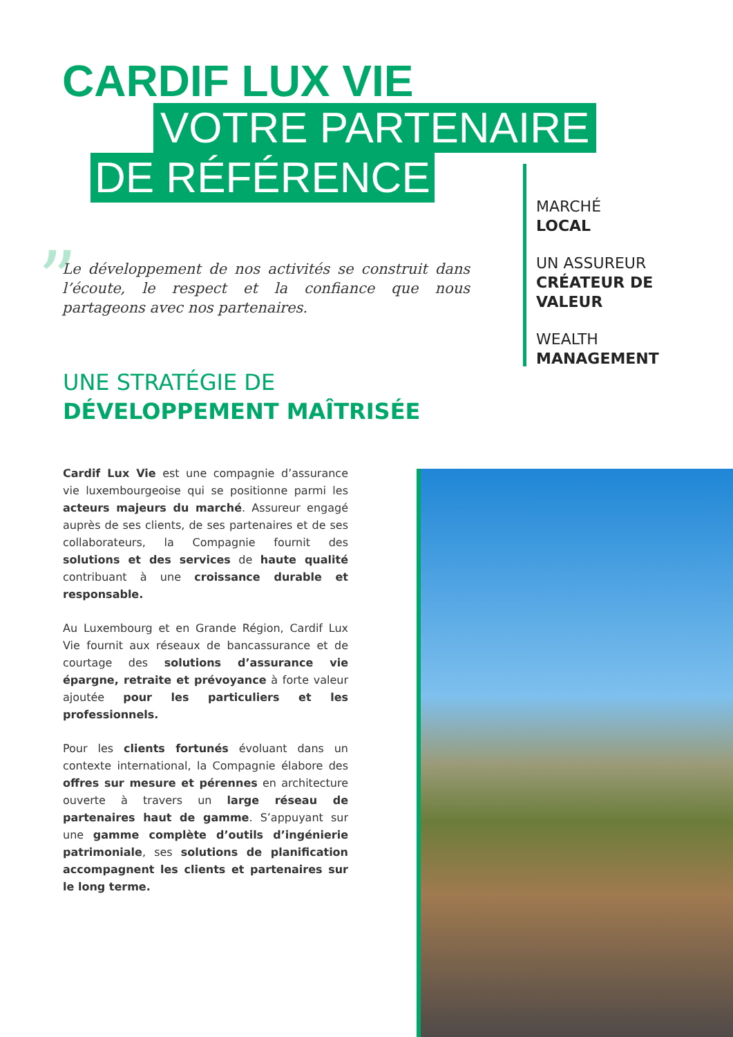CARDIF LUX VIE
VOTRE PARTENAIRE
DE RÉFÉRENCE
MARCHÉ
LOCAL
UN ASSUREUR
CRÉATEUR DE
VALEUR
WEALTH
MANAGEMENT
”
Le développement de nos activités se construit dans l’écoute, le respect et la confiance que nous partageons avec nos partenaires.
UNE STRATÉGIE DE
DÉVELOPPEMENT MAÎTRISÉE
Cardif Lux Vie est une compagnie d’assurance vie luxembourgeoise qui se positionne parmi les acteurs majeurs du marché. Assureur engagé auprès de ses clients, de ses partenaires et de ses collaborateurs, la Compagnie fournit des solutions et des services de haute qualité contribuant à une croissance durable et responsable.
Au Luxembourg et en Grande Région, Cardif Lux Vie fournit aux réseaux de bancassurance et de courtage des solutions d’assurance vie épargne, retraite et prévoyance à forte valeur ajoutée pour les particuliers et les professionnels.
Pour les clients fortunés évoluant dans un contexte international, la Compagnie élabore des offres sur mesure et pérennes en architecture ouverte à travers un large réseau de partenaires haut de gamme. S’appuyant sur une gamme complète d’outils d’ingénierie patrimoniale, ses solutions de planification accompagnent les clients et partenaires sur le long terme.